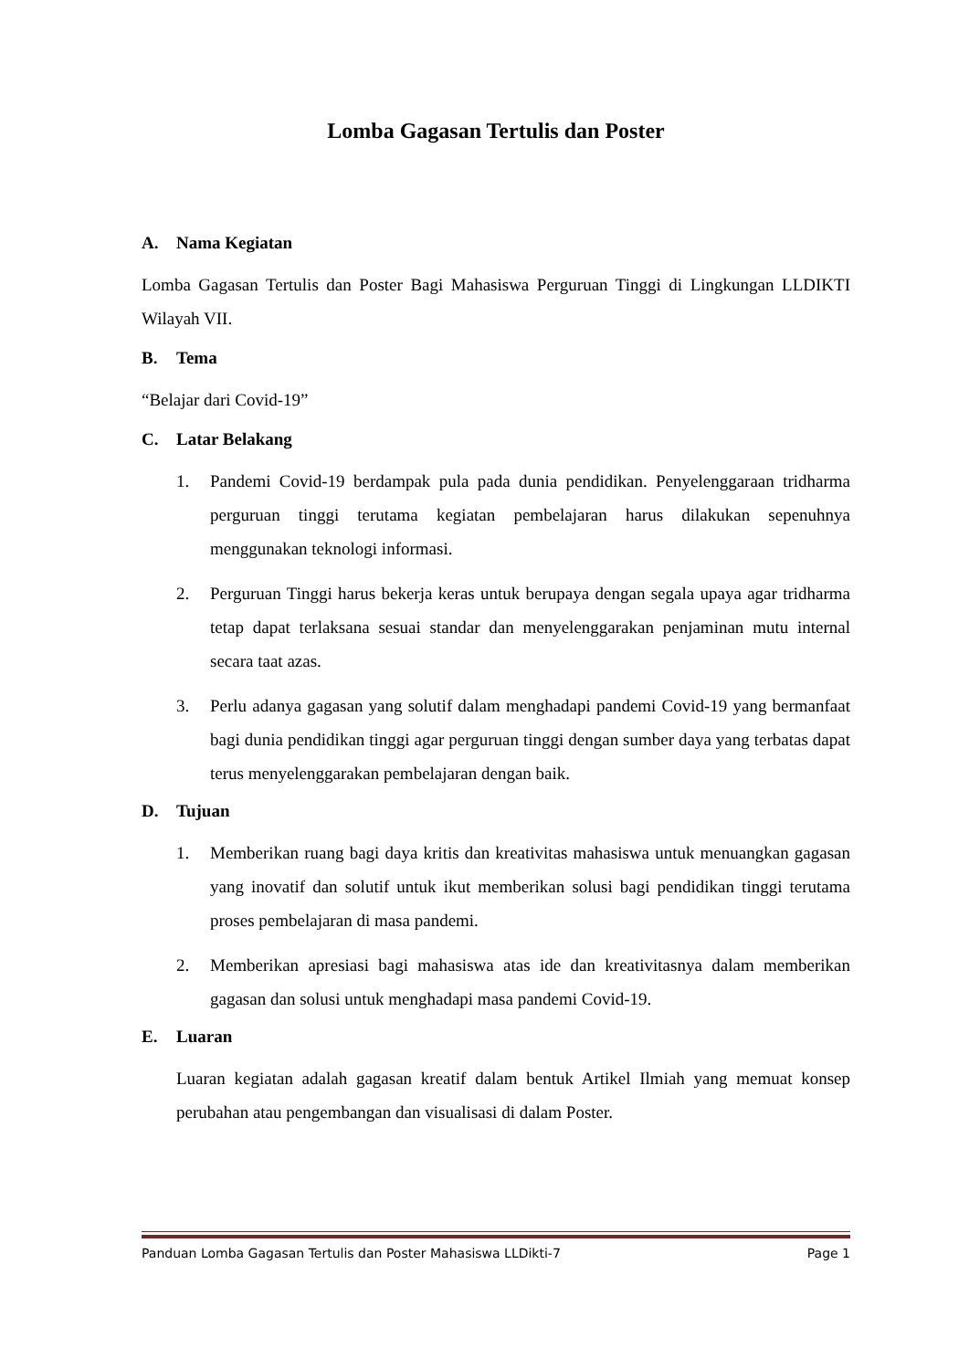Lomba Gagasan Tertulis dan Poster
A. Nama Kegiatan
Lomba Gagasan Tertulis dan Poster Bagi Mahasiswa Perguruan Tinggi di Lingkungan LLDIKTI Wilayah VII.
B. Tema
“Belajar dari Covid-19”
C. Latar Belakang
1. Pandemi Covid-19 berdampak pula pada dunia pendidikan. Penyelenggaraan tridharma perguruan tinggi terutama kegiatan pembelajaran harus dilakukan sepenuhnya menggunakan teknologi informasi.
2. Perguruan Tinggi harus bekerja keras untuk berupaya dengan segala upaya agar tridharma tetap dapat terlaksana sesuai standar dan menyelenggarakan penjaminan mutu internal secara taat azas.
3. Perlu adanya gagasan yang solutif dalam menghadapi pandemi Covid-19 yang bermanfaat bagi dunia pendidikan tinggi agar perguruan tinggi dengan sumber daya yang terbatas dapat terus menyelenggarakan pembelajaran dengan baik.
D. Tujuan
1. Memberikan ruang bagi daya kritis dan kreativitas mahasiswa untuk menuangkan gagasan yang inovatif dan solutif untuk ikut memberikan solusi bagi pendidikan tinggi terutama proses pembelajaran di masa pandemi.
2. Memberikan apresiasi bagi mahasiswa atas ide dan kreativitasnya dalam memberikan gagasan dan solusi untuk menghadapi masa pandemi Covid-19.
E. Luaran
Luaran kegiatan adalah gagasan kreatif dalam bentuk Artikel Ilmiah yang memuat konsep perubahan atau pengembangan dan visualisasi di dalam Poster.
Panduan Lomba Gagasan Tertulis dan Poster Mahasiswa LLDikti-7 Page 1